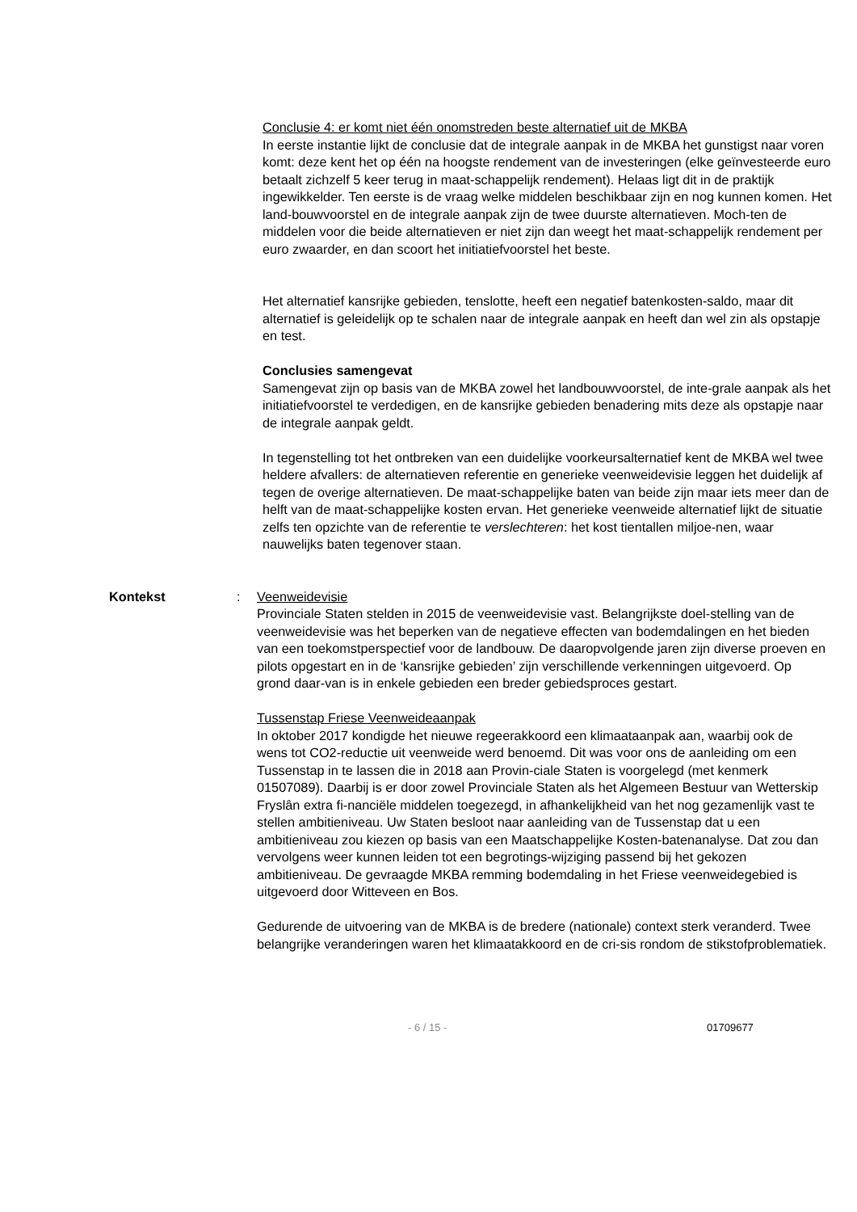Conclusie 4: er komt niet één onomstreden beste alternatief uit de MKBA
In eerste instantie lijkt de conclusie dat de integrale aanpak in de MKBA het gunstigst naar voren komt: deze kent het op één na hoogste rendement van de investeringen (elke geïnvesteerde euro betaalt zichzelf 5 keer terug in maat-schappelijk rendement). Helaas ligt dit in de praktijk ingewikkelder. Ten eerste is de vraag welke middelen beschikbaar zijn en nog kunnen komen. Het land-bouwvoorstel en de integrale aanpak zijn de twee duurste alternatieven. Moch-ten de middelen voor die beide alternatieven er niet zijn dan weegt het maat-schappelijk rendement per euro zwaarder, en dan scoort het initiatiefvoorstel het beste.
Het alternatief kansrijke gebieden, tenslotte, heeft een negatief batenkosten-saldo, maar dit alternatief is geleidelijk op te schalen naar de integrale aanpak en heeft dan wel zin als opstapje en test.
Conclusies samengevat
Samengevat zijn op basis van de MKBA zowel het landbouwvoorstel, de inte-grale aanpak als het initiatiefvoorstel te verdedigen, en de kansrijke gebieden benadering mits deze als opstapje naar de integrale aanpak geldt.
In tegenstelling tot het ontbreken van een duidelijke voorkeursalternatief kent de MKBA wel twee heldere afvallers: de alternatieven referentie en generieke veenweidevisie leggen het duidelijk af tegen de overige alternatieven. De maat-schappelijke baten van beide zijn maar iets meer dan de helft van de maat-schappelijke kosten ervan. Het generieke veenweide alternatief lijkt de situatie zelfs ten opzichte van de referentie te verslechteren: het kost tientallen miljoe-nen, waar nauwelijks baten tegenover staan.
Kontekst : Veenweidevisie
Provinciale Staten stelden in 2015 de veenweidevisie vast. Belangrijkste doel-stelling van de veenweidevisie was het beperken van de negatieve effecten van bodemdalingen en het bieden van een toekomstperspectief voor de landbouw. De daaropvolgende jaren zijn diverse proeven en pilots opgestart en in de ‘kansrijke gebieden’ zijn verschillende verkenningen uitgevoerd. Op grond daar-van is in enkele gebieden een breder gebiedsproces gestart.
Tussenstap Friese Veenweideaanpak
In oktober 2017 kondigde het nieuwe regeerakkoord een klimaataanpak aan, waarbij ook de wens tot CO2-reductie uit veenweide werd benoemd. Dit was voor ons de aanleiding om een Tussenstap in te lassen die in 2018 aan Provin-ciale Staten is voorgelegd (met kenmerk 01507089). Daarbij is er door zowel Provinciale Staten als het Algemeen Bestuur van Wetterskip Fryslân extra fi-nanciële middelen toegezegd, in afhankelijkheid van het nog gezamenlijk vast te stellen ambitieniveau. Uw Staten besloot naar aanleiding van de Tussenstap dat u een ambitieniveau zou kiezen op basis van een Maatschappelijke Kosten-batenanalyse. Dat zou dan vervolgens weer kunnen leiden tot een begrotings-wijziging passend bij het gekozen ambitieniveau. De gevraagde MKBA remming bodemdaling in het Friese veenweidegebied is uitgevoerd door Witteveen en Bos.
Gedurende de uitvoering van de MKBA is de bredere (nationale) context sterk veranderd. Twee belangrijke veranderingen waren het klimaatakkoord en de cri-sis rondom de stikstofproblematiek.
- 6 / 15 - 01709677